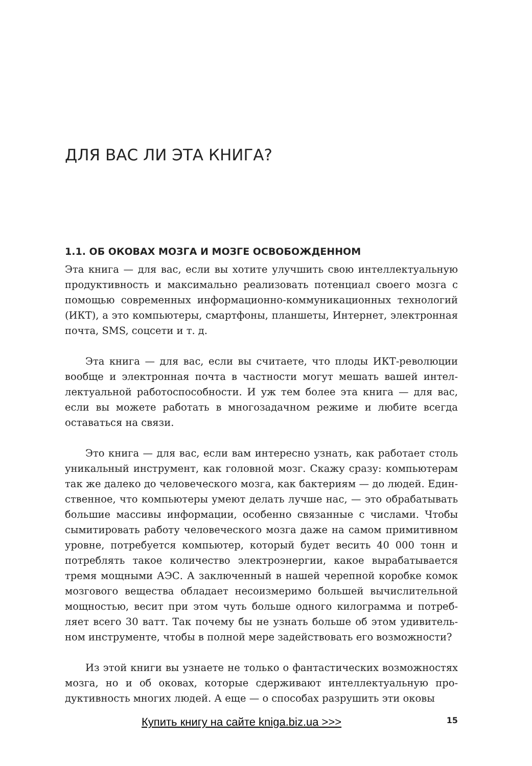ДЛЯ ВАС ЛИ ЭТА КНИГА?
1.1. ОБ ОКОВАХ МОЗГА И МОЗГЕ ОСВОБОЖДЕННОМ
Эта книга — для вас, если вы хотите улучшить свою интеллектуальную продуктивность и максимально реализовать потенциал своего мозга с помощью современных информационно-коммуникационных техноло­гий (ИКТ), а это компьютеры, смартфоны, планшеты, Интернет, элек­тронная почта, SMS, соцсети и т. д.
Эта книга — для вас, если вы считаете, что плоды ИКТ-революции вообще и электронная почта в частности могут мешать вашей интел­лектуальной работоспособности. И уж тем более эта книга — для вас, если вы можете работать в многозадачном режиме и любите всегда оставаться на связи.
Это книга — для вас, если вам интересно узнать, как работает столь уникальный инструмент, как головной мозг. Скажу сразу: компьютерам так же далеко до человеческого мозга, как бактериям — до людей. Един­ственное, что компьютеры умеют делать лучше нас, — это обрабатывать большие массивы информации, особенно связанные с числами. Чтобы сымитировать работу человеческого мозга даже на самом примитив­ном уровне, потребуется компьютер, который будет весить 40 000 тонн и потреблять такое количество электроэнергии, какое вырабатывается тремя мощными АЭС. А заключенный в нашей черепной коробке комок мозгового вещества обладает несоизмеримо большей вычислительной мощностью, весит при этом чуть больше одного килограмма и потреб­ляет всего 30 ватт. Так почему бы не узнать больше об этом удивитель­ном инструменте, чтобы в полной мере задействовать его возможности?
Из этой книги вы узнаете не только о фантастических возможно­стях мозга, но и об оковах, которые сдерживают интеллектуальную про­дуктивность многих людей. А еще — о способах разрушить эти оковы
Купить книгу на сайте kniga.biz.ua >>> 15